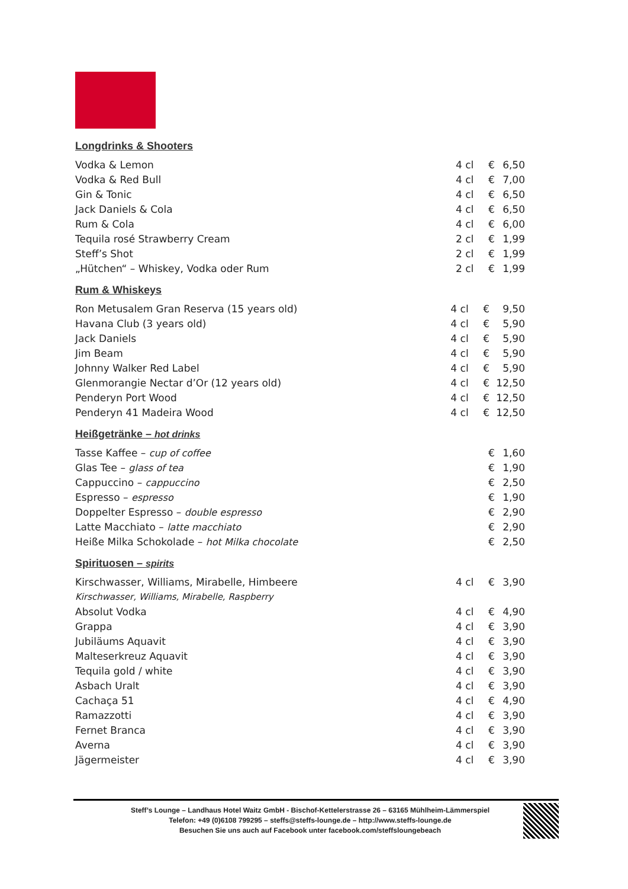Longdrinks & Shooters
| Vodka & Lemon | 4 cl | € | 6,50 |
| Vodka & Red Bull | 4 cl | € | 7,00 |
| Gin & Tonic | 4 cl | € | 6,50 |
| Jack Daniels & Cola | 4 cl | € | 6,50 |
| Rum & Cola | 4 cl | € | 6,00 |
| Tequila rosé Strawberry Cream | 2 cl | € | 1,99 |
| Steff’s Shot | 2 cl | € | 1,99 |
| „Hütchen“ – Whiskey, Vodka oder Rum | 2 cl | € | 1,99 |
Rum & Whiskeys
| Ron Metusalem Gran Reserva (15 years old) | 4 cl | € | 9,50 |
| Havana Club (3 years old) | 4 cl | € | 5,90 |
| Jack Daniels | 4 cl | € | 5,90 |
| Jim Beam | 4 cl | € | 5,90 |
| Johnny Walker Red Label | 4 cl | € | 5,90 |
| Glenmorangie Nectar d’Or (12 years old) | 4 cl | € | 12,50 |
| Penderyn Port Wood | 4 cl | € | 12,50 |
| Penderyn 41 Madeira Wood | 4 cl | € | 12,50 |
Heißgetränke – hot drinks
| Tasse Kaffee – cup of coffee | | € | 1,60 |
| Glas Tee – glass of tea | | € | 1,90 |
| Cappuccino – cappuccino | | € | 2,50 |
| Espresso – espresso | | € | 1,90 |
| Doppelter Espresso – double espresso | | € | 2,90 |
| Latte Macchiato – latte macchiato | | € | 2,90 |
| Heiße Milka Schokolade – hot Milka chocolate | | € | 2,50 |
Spirituosen – spirits
| Kirschwasser, Williams, Mirabelle, Himbeere | 4 cl | € | 3,90 |
| Kirschwasser, Williams, Mirabelle, Raspberry | | | |
| Absolut Vodka | 4 cl | € | 4,90 |
| Grappa | 4 cl | € | 3,90 |
| Jubiläums Aquavit | 4 cl | € | 3,90 |
| Malteserkreuz Aquavit | 4 cl | € | 3,90 |
| Tequila gold / white | 4 cl | € | 3,90 |
| Asbach Uralt | 4 cl | € | 3,90 |
| Cachaça 51 | 4 cl | € | 4,90 |
| Ramazzotti | 4 cl | € | 3,90 |
| Fernet Branca | 4 cl | € | 3,90 |
| Averna | 4 cl | € | 3,90 |
| Jägermeister | 4 cl | € | 3,90 |
Steff’s Lounge – Landhaus Hotel Waitz GmbH - Bischof-Kettelerstrasse 26 – 63165 Mühlheim-Lämmerspiel
Telefon: +49 (0)6108 799295 – steffs@steffs-lounge.de – http://www.steffs-lounge.de
Besuchen Sie uns auch auf Facebook unter facebook.com/steffsloungebeach